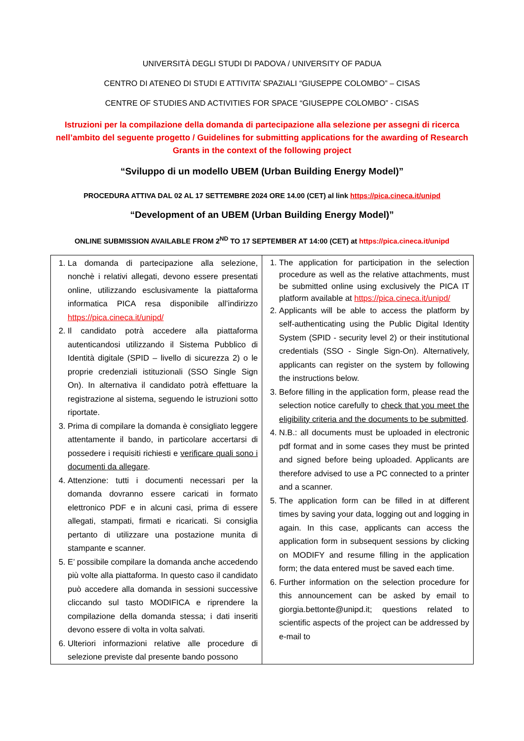UNIVERSITÀ DEGLI STUDI DI PADOVA / UNIVERSITY OF PADUA
CENTRO DI ATENEO DI STUDI E ATTIVITA’ SPAZIALI “GIUSEPPE COLOMBO” – CISAS
CENTRE OF STUDIES AND ACTIVITIES FOR SPACE “GIUSEPPE COLOMBO” - CISAS
Istruzioni per la compilazione della domanda di partecipazione alla selezione per assegni di ricerca nell’ambito del seguente progetto / Guidelines for submitting applications for the awarding of Research Grants in the context of the following project
“Sviluppo di un modello UBEM (Urban Building Energy Model)”
PROCEDURA ATTIVA DAL 02 AL 17 SETTEMBRE 2024 ORE 14.00 (CET) al link https://pica.cineca.it/unipd
“Development of an UBEM (Urban Building Energy Model)”
ONLINE SUBMISSION AVAILABLE FROM 2<sup>ND</sup> TO 17 SEPTEMBER AT 14:00 (CET) at https://pica.cineca.it/unipd
| 1. La domanda di partecipazione alla selezione, nonchè i relativi allegati, devono essere presentati online, utilizzando esclusivamente la piattaforma informatica PICA resa disponibile all’indirizzo https://pica.cineca.it/unipd/ 2. Il candidato potrà accedere alla piattaforma autenticandosi utilizzando il Sistema Pubblico di Identità digitale (SPID – livello di sicurezza 2) o le proprie credenziali istituzionali (SSO Single Sign On). In alternativa il candidato potrà effettuare la registrazione al sistema, seguendo le istruzioni sotto riportate. 3. Prima di compilare la domanda è consigliato leggere attentamente il bando, in particolare accertarsi di possedere i requisiti richiesti e verificare quali sono i documenti da allegare . 4. Attenzione: tutti i documenti necessari per la domanda dovranno essere caricati in formato elettronico PDF e in alcuni casi, prima di essere allegati, stampati, firmati e ricaricati. Si consiglia pertanto di utilizzare una postazione munita di stampante e scanner. 5. E’ possibile compilare la domanda anche accedendo più volte alla piattaforma. In questo caso il candidato può accedere alla domanda in sessioni successive cliccando sul tasto MODIFICA e riprendere la compilazione della domanda stessa; i dati inseriti devono essere di volta in volta salvati. 6. Ulteriori informazioni relative alle procedure di selezione previste dal presente bando possono | 1. The application for participation in the selection procedure as well as the relative attachments, must be submitted online using exclusively the PICA IT platform available at https://pica.cineca.it/unipd/ 2. Applicants will be able to access the platform by self-authenticating using the Public Digital Identity System (SPID - security level 2) or their institutional credentials (SSO - Single Sign-On). Alternatively, applicants can register on the system by following the instructions below. 3. Before filling in the application form, please read the selection notice carefully to check that you meet the eligibility criteria and the documents to be submitted . 4. N.B.: all documents must be uploaded in electronic pdf format and in some cases they must be printed and signed before being uploaded. Applicants are therefore advised to use a PC connected to a printer and a scanner. 5. The application form can be filled in at different times by saving your data, logging out and logging in again. In this case, applicants can access the application form in subsequent sessions by clicking on MODIFY and resume filling in the application form; the data entered must be saved each time. 6. Further information on the selection procedure for this announcement can be asked by email to giorgia.bettonte@unipd.it; questions related to scientific aspects of the project can be addressed by e-mail to |